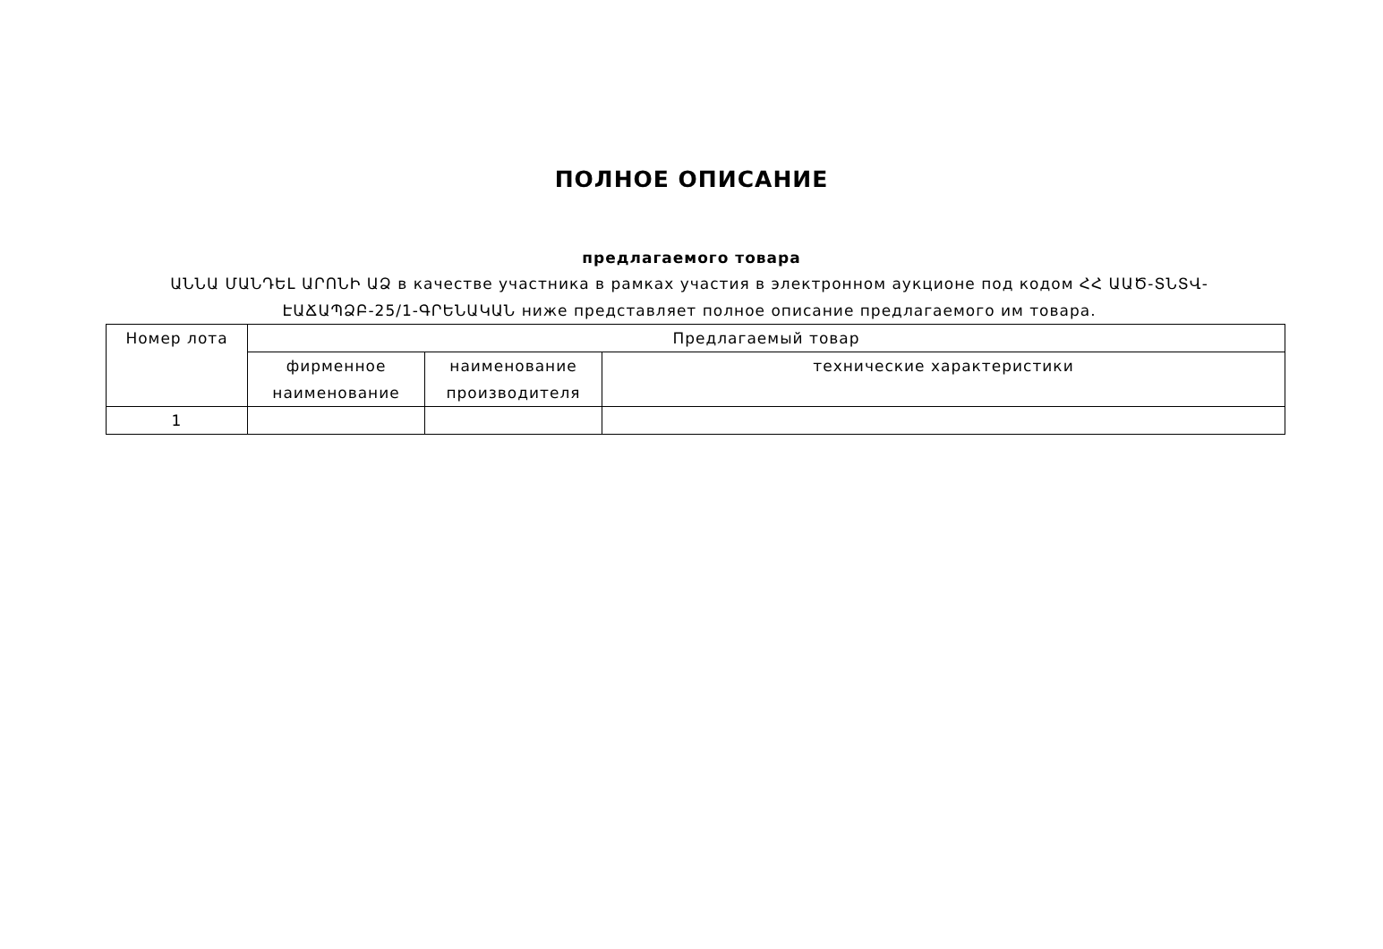ПОЛНОЕ ОПИСАНИЕ
предлагаемого товара
ԱՆՆԱ ՄԱՆԴԵԼ ԱՐՈՆԻ ԱՁ в качестве участника в рамках участия в электронном аукционе под кодом ՀՀ ԱԱԾ-ՏՆՏՎ-ԷԱՃԱՊՁԲ-25/1-ԳՐԵՆԱԿԱՆ ниже представляет полное описание предлагаемого им товара.
| Номер лота | Предлагаемый товар | | |
| --- | --- | --- | --- |
| | фирменное наименование | наименование производителя | технические характеристики |
| 1 | | | |